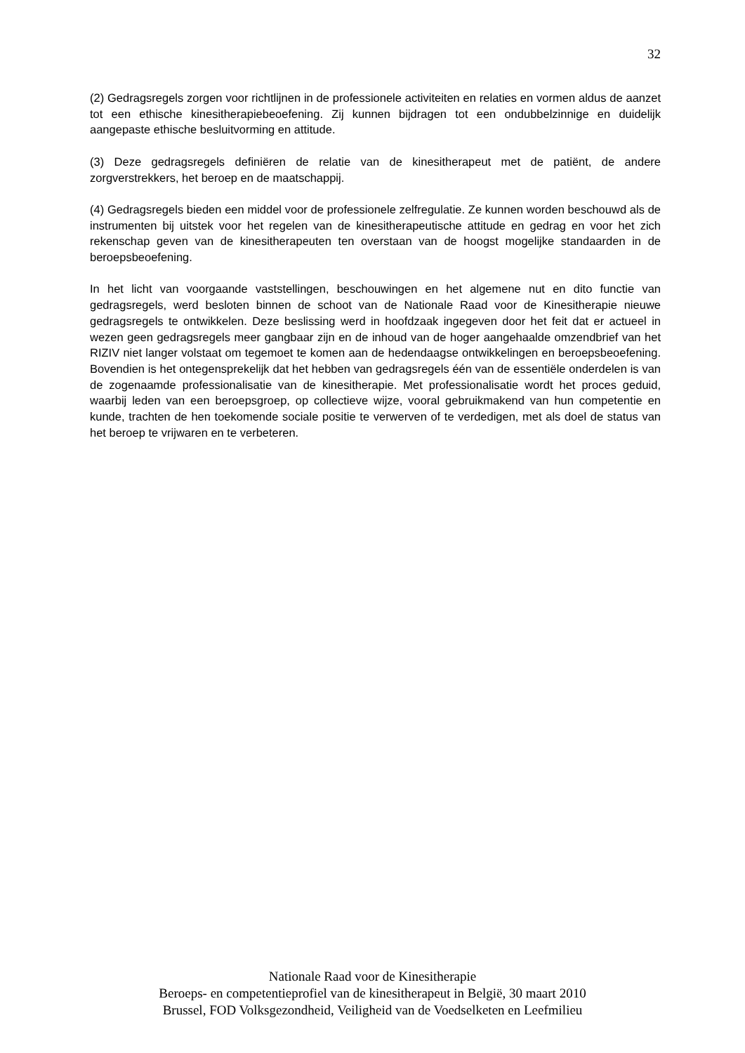32
(2) Gedragsregels zorgen voor richtlijnen in de professionele activiteiten en relaties en vormen aldus de aanzet tot een ethische kinesitherapiebeoefening. Zij kunnen bijdragen tot een ondubbelzinnige en duidelijk aangepaste ethische besluitvorming en attitude.
(3) Deze gedragsregels definiëren de relatie van de kinesitherapeut met de patiënt, de andere zorgverstrekkers, het beroep en de maatschappij.
(4) Gedragsregels bieden een middel voor de professionele zelfregulatie. Ze kunnen worden beschouwd als de instrumenten bij uitstek voor het regelen van de kinesitherapeutische attitude en gedrag en voor het zich rekenschap geven van de kinesitherapeuten ten overstaan van de hoogst mogelijke standaarden in de beroepsbeoefening.
In het licht van voorgaande vaststellingen, beschouwingen en het algemene nut en dito functie van gedragsregels, werd besloten binnen de schoot van de Nationale Raad voor de Kinesitherapie nieuwe gedragsregels te ontwikkelen. Deze beslissing werd in hoofdzaak ingegeven door het feit dat er actueel in wezen geen gedragsregels meer gangbaar zijn en de inhoud van de hoger aangehaalde omzendbrief van het RIZIV niet langer volstaat om tegemoet te komen aan de hedendaagse ontwikkelingen en beroepsbeoefening. Bovendien is het ontegensprekelijk dat het hebben van gedragsregels één van de essentiële onderdelen is van de zogenaamde professionalisatie van de kinesitherapie. Met professionalisatie wordt het proces geduid, waarbij leden van een beroepsgroep, op collectieve wijze, vooral gebruikmakend van hun competentie en kunde, trachten de hen toekomende sociale positie te verwerven of te verdedigen, met als doel de status van het beroep te vrijwaren en te verbeteren.
Nationale Raad voor de Kinesitherapie
Beroeps- en competentieprofiel van de kinesitherapeut in België, 30 maart 2010
Brussel, FOD Volksgezondheid, Veiligheid van de Voedselketen en Leefmilieu